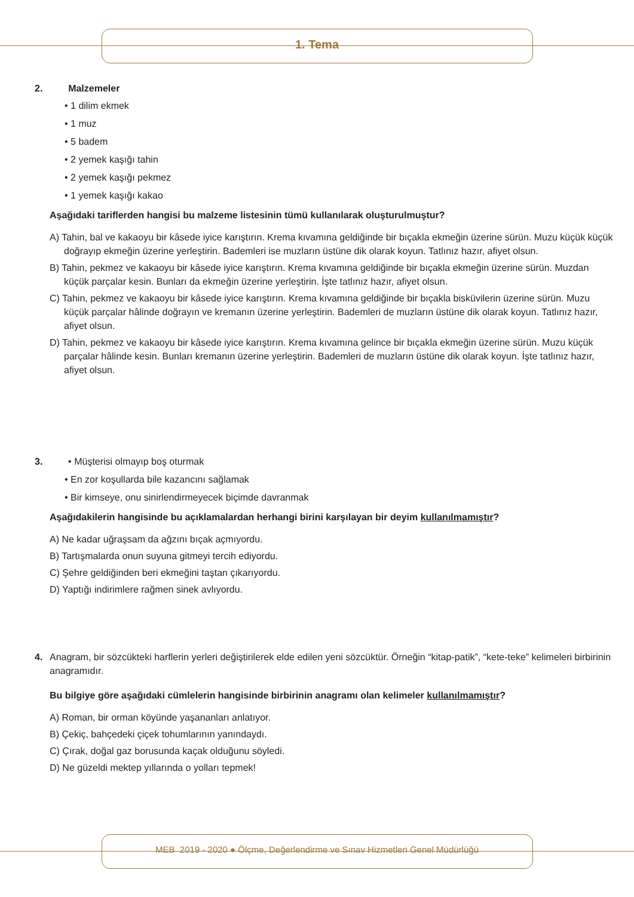1. Tema
2. Malzemeler
• 1 dilim ekmek
• 1 muz
• 5 badem
• 2 yemek kaşığı tahin
• 2 yemek kaşığı pekmez
• 1 yemek kaşığı kakao
Aşağıdaki tariflerden hangisi bu malzeme listesinin tümü kullanılarak oluşturulmuştur?
A) Tahin, bal ve kakaoyu bir kâsede iyice karıştırın. Krema kıvamına geldiğinde bir bıçakla ekmeğin üzerine sürün. Muzu küçük küçük doğrayıp ekmeğin üzerine yerleştirin. Bademleri ise muzların üstüne dik olarak koyun. Tatlınız hazır, afiyet olsun.
B) Tahin, pekmez ve kakaoyu bir kâsede iyice karıştırın. Krema kıvamına geldiğinde bir bıçakla ekmeğin üzerine sürün. Muzdan küçük parçalar kesin. Bunları da ekmeğin üzerine yerleştirin. İşte tatlınız hazır, afiyet olsun.
C) Tahin, pekmez ve kakaoyu bir kâsede iyice karıştırın. Krema kıvamına geldiğinde bir bıçakla bisküvilerin üzerine sürün. Muzu küçük parçalar hâlinde doğrayın ve kremanın üzerine yerleştirin. Bademleri de muzların üstüne dik olarak koyun. Tatlınız hazır, afiyet olsun.
D) Tahin, pekmez ve kakaoyu bir kâsede iyice karıştırın. Krema kıvamına gelince bir bıçakla ekmeğin üzerine sürün. Muzu küçük parçalar hâlinde kesin. Bunları kremanın üzerine yerleştirin. Bademleri de muzların üstüne dik olarak koyun. İşte tatlınız hazır, afiyet olsun.
3. • Müşterisi olmayıp boş oturmak
• En zor koşullarda bile kazancını sağlamak
• Bir kimseye, onu sinirlendirmeyecek biçimde davranmak
Aşağıdakilerin hangisinde bu açıklamalardan herhangi birini karşılayan bir deyim kullanılmamıştır?
A) Ne kadar uğraşsam da ağzını bıçak açmıyordu.
B) Tartışmalarda onun suyuna gitmeyi tercih ediyordu.
C) Şehre geldiğinden beri ekmeğini taştan çıkarıyordu.
D) Yaptığı indirimlere rağmen sinek avlıyordu.
4. Anagram, bir sözcükteki harflerin yerleri değiştirilerek elde edilen yeni sözcüktür. Örneğin “kitap-patik”, “kete-teke” kelimeleri birbirinin anagramıdır.
Bu bilgiye göre aşağıdaki cümlelerin hangisinde birbirinin anagramı olan kelimeler kullanılmamıştır?
A) Roman, bir orman köyünde yaşananları anlatıyor.
B) Çekiç, bahçedeki çiçek tohumlarının yanındaydı.
C) Çırak, doğal gaz borusunda kaçak olduğunu söyledi.
D) Ne güzeldi mektep yıllarında o yolları tepmek!
MEB 2019 - 2020 ● Ölçme, Değerlendirme ve Sınav Hizmetleri Genel Müdürlüğü